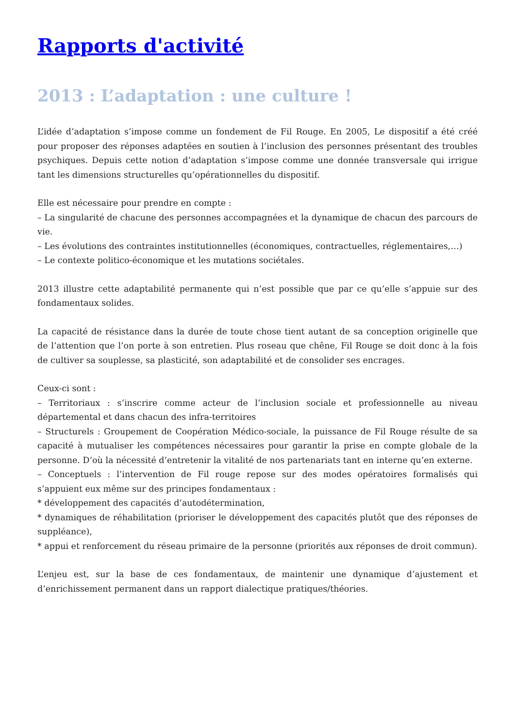Rapports d'activité
2013 : L’adaptation : une culture !
L’idée d’adaptation s’impose comme un fondement de Fil Rouge. En 2005, Le dispositif a été créé pour proposer des réponses adaptées en soutien à l’inclusion des personnes présentant des troubles psychiques. Depuis cette notion d’adaptation s’impose comme une donnée transversale qui irrigue tant les dimensions structurelles qu’opérationnelles du dispositif.
Elle est nécessaire pour prendre en compte :
– La singularité de chacune des personnes accompagnées et la dynamique de chacun des parcours de vie.
– Les évolutions des contraintes institutionnelles (économiques, contractuelles, réglementaires,…)
– Le contexte politico-économique et les mutations sociétales.
2013 illustre cette adaptabilité permanente qui n’est possible que par ce qu’elle s’appuie sur des fondamentaux solides.
La capacité de résistance dans la durée de toute chose tient autant de sa conception originelle que de l’attention que l’on porte à son entretien. Plus roseau que chêne, Fil Rouge se doit donc à la fois de cultiver sa souplesse, sa plasticité, son adaptabilité et de consolider ses encrages.
Ceux-ci sont :
– Territoriaux : s’inscrire comme acteur de l’inclusion sociale et professionnelle au niveau départemental et dans chacun des infra-territoires
– Structurels : Groupement de Coopération Médico-sociale, la puissance de Fil Rouge résulte de sa capacité à mutualiser les compétences nécessaires pour garantir la prise en compte globale de la personne. D’où la nécessité d’entretenir la vitalité de nos partenariats tant en interne qu’en externe.
– Conceptuels : l’intervention de Fil rouge repose sur des modes opératoires formalisés qui s’appuient eux même sur des principes fondamentaux :
* développement des capacités d’autodétermination,
* dynamiques de réhabilitation (prioriser le développement des capacités plutôt que des réponses de suppléance),
* appui et renforcement du réseau primaire de la personne (priorités aux réponses de droit commun).
L’enjeu est, sur la base de ces fondamentaux, de maintenir une dynamique d’ajustement et d’enrichissement permanent dans un rapport dialectique pratiques/théories.